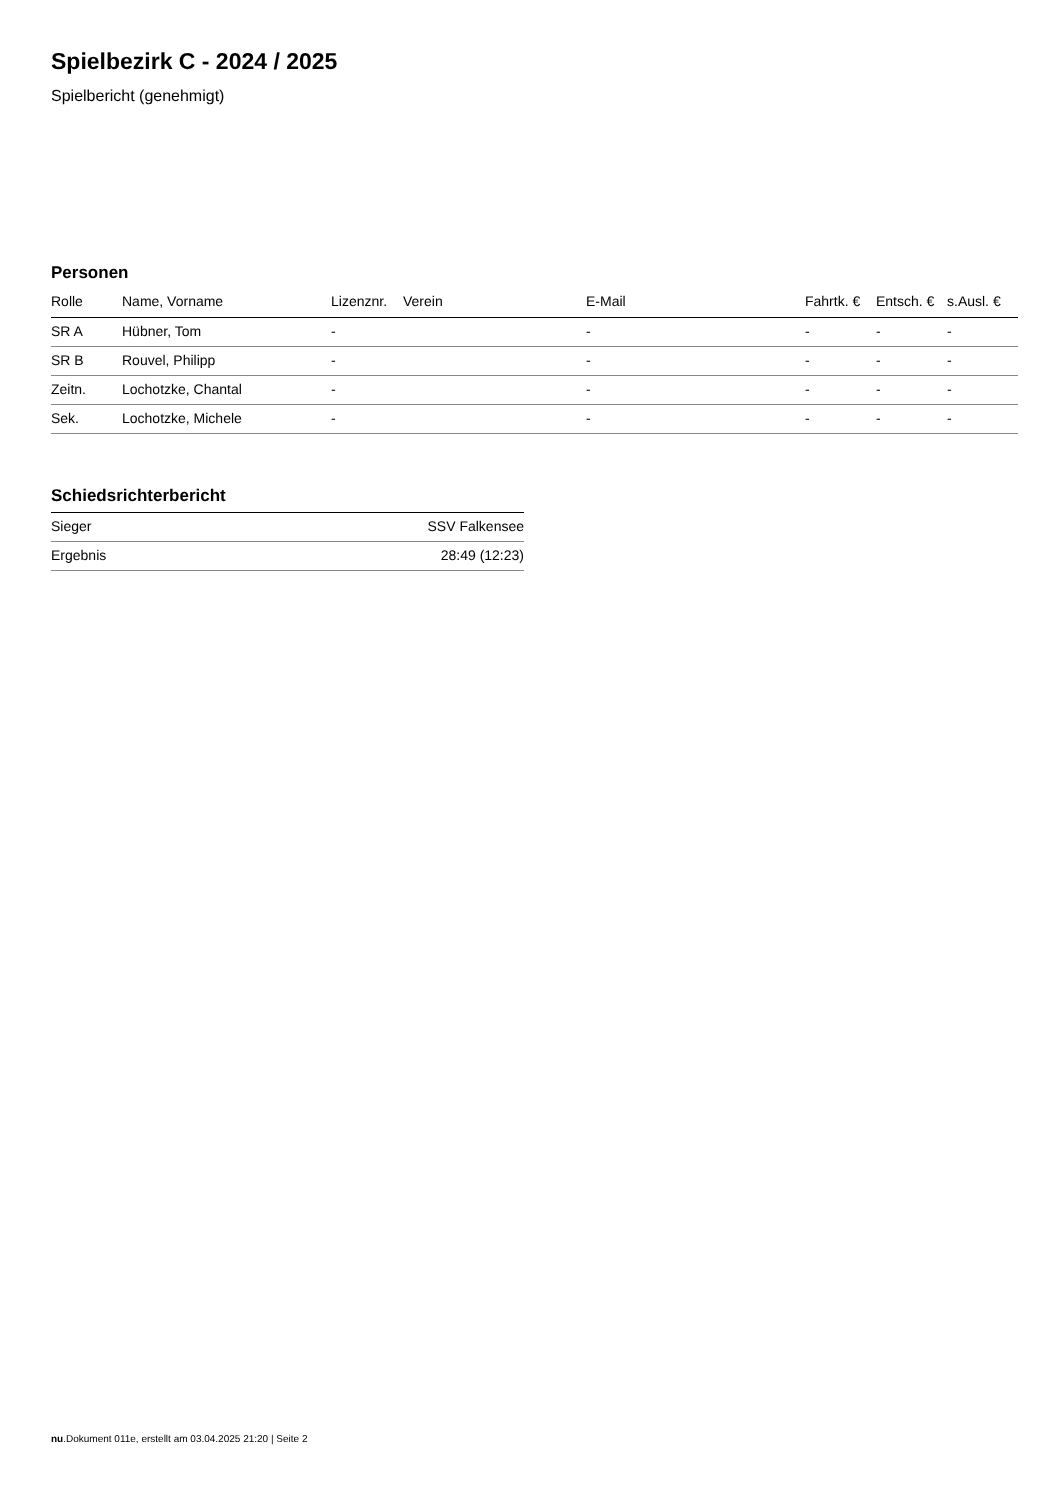Spielbezirk C - 2024 / 2025
Spielbericht (genehmigt)
Personen
| Rolle | Name, Vorname | Lizenznr. | Verein | E-Mail | Fahrtk. € | Entsch. € | s.Ausl. € |
| --- | --- | --- | --- | --- | --- | --- | --- |
| SR A | Hübner, Tom | - | | - | - | - | - |
| SR B | Rouvel, Philipp | - | | - | - | - | - |
| Zeitn. | Lochotzke, Chantal | - | | - | - | - | - |
| Sek. | Lochotzke, Michele | - | | - | - | - | - |
Schiedsrichterbericht
| Sieger | SSV Falkensee |
| Ergebnis | 28:49 (12:23) |
nu.Dokument 011e, erstellt am 03.04.2025 21:20 | Seite 2